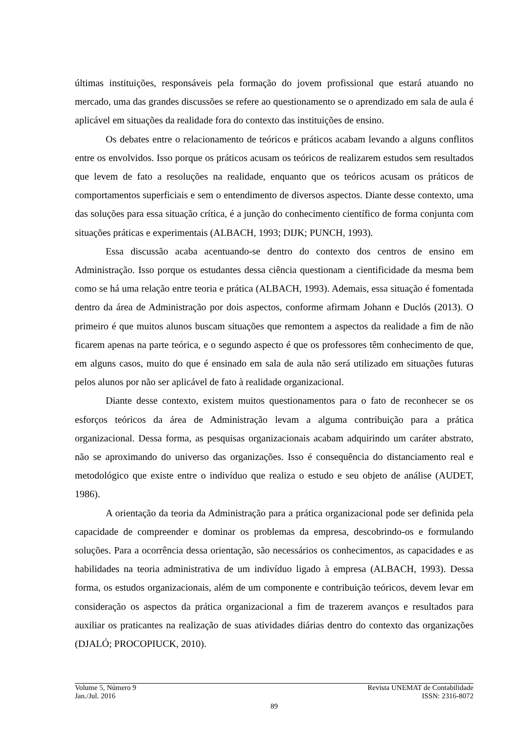últimas instituições, responsáveis pela formação do jovem profissional que estará atuando no mercado, uma das grandes discussões se refere ao questionamento se o aprendizado em sala de aula é aplicável em situações da realidade fora do contexto das instituições de ensino.
Os debates entre o relacionamento de teóricos e práticos acabam levando a alguns conflitos entre os envolvidos. Isso porque os práticos acusam os teóricos de realizarem estudos sem resultados que levem de fato a resoluções na realidade, enquanto que os teóricos acusam os práticos de comportamentos superficiais e sem o entendimento de diversos aspectos. Diante desse contexto, uma das soluções para essa situação crítica, é a junção do conhecimento científico de forma conjunta com situações práticas e experimentais (ALBACH, 1993; DIJK; PUNCH, 1993).
Essa discussão acaba acentuando-se dentro do contexto dos centros de ensino em Administração. Isso porque os estudantes dessa ciência questionam a cientificidade da mesma bem como se há uma relação entre teoria e prática (ALBACH, 1993). Ademais, essa situação é fomentada dentro da área de Administração por dois aspectos, conforme afirmam Johann e Duclós (2013). O primeiro é que muitos alunos buscam situações que remontem a aspectos da realidade a fim de não ficarem apenas na parte teórica, e o segundo aspecto é que os professores têm conhecimento de que, em alguns casos, muito do que é ensinado em sala de aula não será utilizado em situações futuras pelos alunos por não ser aplicável de fato à realidade organizacional.
Diante desse contexto, existem muitos questionamentos para o fato de reconhecer se os esforços teóricos da área de Administração levam a alguma contribuição para a prática organizacional. Dessa forma, as pesquisas organizacionais acabam adquirindo um caráter abstrato, não se aproximando do universo das organizações. Isso é consequência do distanciamento real e metodológico que existe entre o indivíduo que realiza o estudo e seu objeto de análise (AUDET, 1986).
A orientação da teoria da Administração para a prática organizacional pode ser definida pela capacidade de compreender e dominar os problemas da empresa, descobrindo-os e formulando soluções. Para a ocorrência dessa orientação, são necessários os conhecimentos, as capacidades e as habilidades na teoria administrativa de um indivíduo ligado à empresa (ALBACH, 1993). Dessa forma, os estudos organizacionais, além de um componente e contribuição teóricos, devem levar em consideração os aspectos da prática organizacional a fim de trazerem avanços e resultados para auxiliar os praticantes na realização de suas atividades diárias dentro do contexto das organizações (DJALÓ; PROCOPIUCK, 2010).
Volume 5, Número 9 Revista UNEMAT de Contabilidade
Jan./Jul. 2016 ISSN: 2316-8072
89